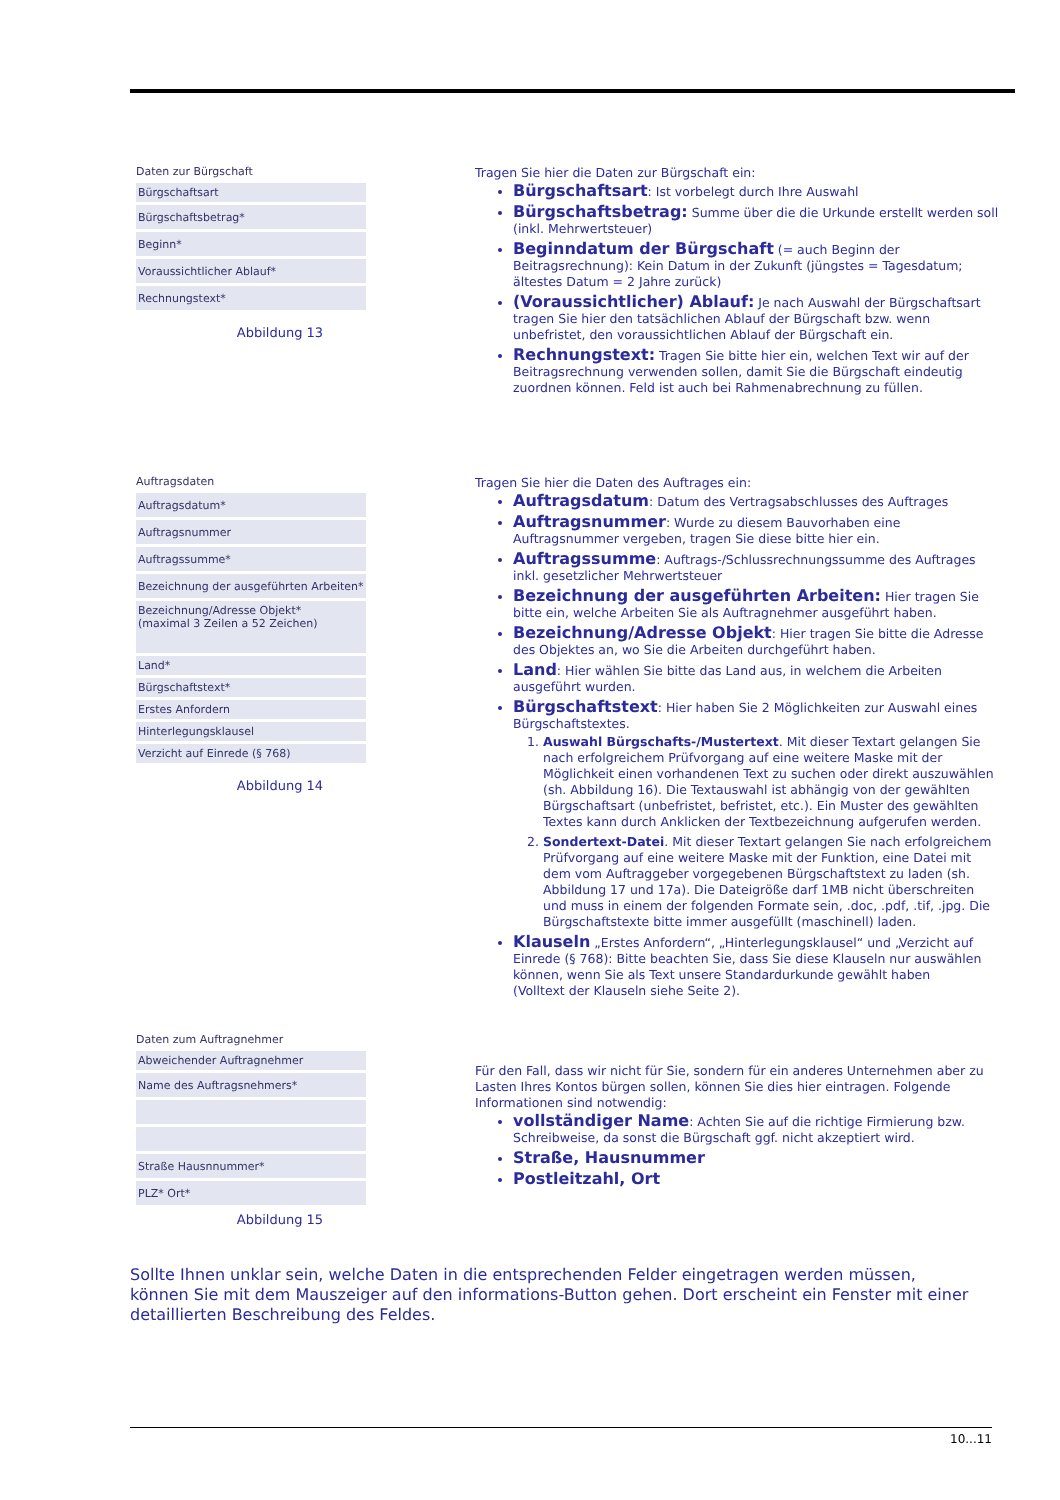Daten zur Bürgschaft
| Bürgschaftsart |
| Bürgschaftsbetrag* |
| Beginn* |
| Voraussichtlicher Ablauf* |
| Rechnungstext* |
Abbildung 13
Tragen Sie hier die Daten zur Bürgschaft ein:
Bürgschaftsart: Ist vorbelegt durch Ihre Auswahl
Bürgschaftsbetrag: Summe über die die Urkunde erstellt werden soll (inkl. Mehrwertsteuer)
Beginndatum der Bürgschaft (= auch Beginn der Beitragsrechnung): Kein Datum in der Zukunft (jüngstes = Tagesdatum; ältestes Datum = 2 Jahre zurück)
(Voraussichtlicher) Ablauf: Je nach Auswahl der Bürgschaftsart tragen Sie hier den tatsächlichen Ablauf der Bürgschaft bzw. wenn unbefristet, den voraussichtlichen Ablauf der Bürgschaft ein.
Rechnungstext: Tragen Sie bitte hier ein, welchen Text wir auf der Beitragsrechnung verwenden sollen, damit Sie die Bürgschaft eindeutig zuordnen können. Feld ist auch bei Rahmenabrechnung zu füllen.
Auftragsdaten
| Auftragsdatum* |
| Auftragsnummer |
| Auftragssumme* |
| Bezeichnung der ausgeführten Arbeiten* |
| Bezeichnung/Adresse Objekt* (maximal 3 Zeilen a 52 Zeichen) |
| Land* |
| Bürgschaftstext* |
| Erstes Anfordern |
| Hinterlegungsklausel |
| Verzicht auf Einrede (§ 768) |
Abbildung 14
Tragen Sie hier die Daten des Auftrages ein:
Auftragsdatum: Datum des Vertragsabschlusses des Auftrages
Auftragsnummer: Wurde zu diesem Bauvorhaben eine Auftragsnummer vergeben, tragen Sie diese bitte hier ein.
Auftragssumme: Auftrags-/Schlussrechnungssumme des Auftrages inkl. gesetzlicher Mehrwertsteuer
Bezeichnung der ausgeführten Arbeiten: Hier tragen Sie bitte ein, welche Arbeiten Sie als Auftragnehmer ausgeführt haben.
Bezeichnung/Adresse Objekt: Hier tragen Sie bitte die Adresse des Objektes an, wo Sie die Arbeiten durchgeführt haben.
Land: Hier wählen Sie bitte das Land aus, in welchem die Arbeiten ausgeführt wurden.
Bürgschaftstext: Hier haben Sie 2 Möglichkeiten zur Auswahl eines Bürgschaftstextes.
1. Auswahl Bürgschafts-/Mustertext. Mit dieser Textart gelangen Sie nach erfolgreichem Prüfvorgang auf eine weitere Maske mit der Möglichkeit einen vorhandenen Text zu suchen oder direkt auszuwählen (sh. Abbildung 16). Die Textauswahl ist abhängig von der gewählten Bürgschaftsart (unbefristet, befristet, etc.). Ein Muster des gewählten Textes kann durch Anklicken der Textbezeichnung aufgerufen werden.
2. Sondertext-Datei. Mit dieser Textart gelangen Sie nach erfolgreichem Prüfvorgang auf eine weitere Maske mit der Funktion, eine Datei mit dem vom Auftraggeber vorgegebenen Bürgschaftstext zu laden (sh. Abbildung 17 und 17a). Die Dateigröße darf 1MB nicht überschreiten und muss in einem der folgenden Formate sein, .doc, .pdf, .tif, .jpg. Die Bürgschaftstexte bitte immer ausgefüllt (maschinell) laden.
Klauseln „Erstes Anfordern“, „Hinterlegungsklausel“ und „Verzicht auf Einrede (§ 768): Bitte beachten Sie, dass Sie diese Klauseln nur auswählen können, wenn Sie als Text unsere Standardurkunde gewählt haben
(Volltext der Klauseln siehe Seite 2).
Daten zum Auftragnehmer
| Abweichender Auftragnehmer |
| Name des Auftragsnehmers* |
| Straße Hausnnummer* |
| PLZ* Ort* |
Abbildung 15
Für den Fall, dass wir nicht für Sie, sondern für ein anderes Unternehmen aber zu Lasten Ihres Kontos bürgen sollen, können Sie dies hier eintragen. Folgende Informationen sind notwendig:
vollständiger Name: Achten Sie auf die richtige Firmierung bzw. Schreibweise, da sonst die Bürgschaft ggf. nicht akzeptiert wird.
Straße, Hausnummer
Postleitzahl, Ort
Sollte Ihnen unklar sein, welche Daten in die entsprechenden Felder eingetragen werden müssen, können Sie mit dem Mauszeiger auf den informations-Button gehen. Dort erscheint ein Fenster mit einer detaillierten Beschreibung des Feldes.
10...11